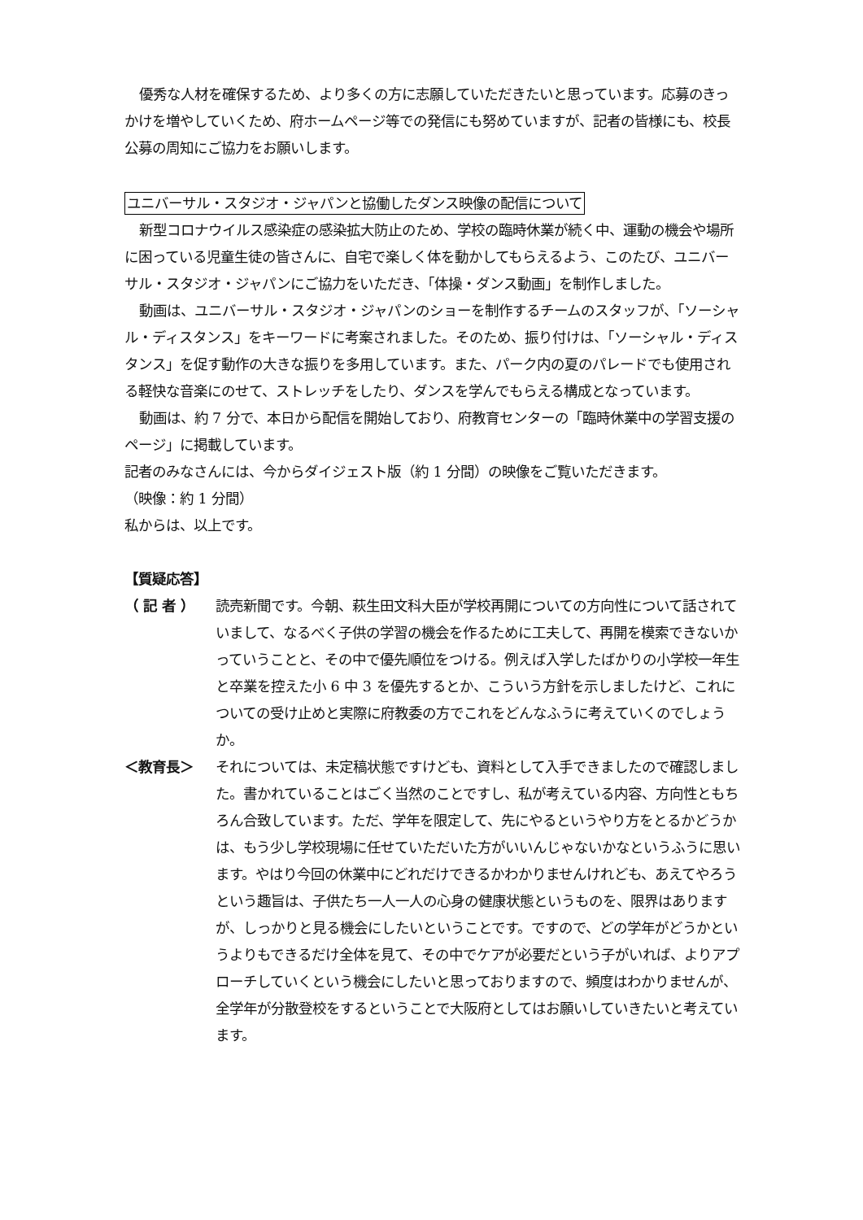優秀な人材を確保するため、より多くの方に志願していただきたいと思っています。応募のきっかけを増やしていくため、府ホームページ等での発信にも努めていますが、記者の皆様にも、校長公募の周知にご協力をお願いします。
ユニバーサル・スタジオ・ジャパンと協働したダンス映像の配信について
新型コロナウイルス感染症の感染拡大防止のため、学校の臨時休業が続く中、運動の機会や場所に困っている児童生徒の皆さんに、自宅で楽しく体を動かしてもらえるよう、このたび、ユニバーサル・スタジオ・ジャパンにご協力をいただき、「体操・ダンス動画」を制作しました。
動画は、ユニバーサル・スタジオ・ジャパンのショーを制作するチームのスタッフが、「ソーシャル・ディスタンス」をキーワードに考案されました。そのため、振り付けは、「ソーシャル・ディスタンス」を促す動作の大きな振りを多用しています。また、パーク内の夏のパレードでも使用される軽快な音楽にのせて、ストレッチをしたり、ダンスを学んでもらえる構成となっています。
動画は、約 7 分で、本日から配信を開始しており、府教育センターの「臨時休業中の学習支援のページ」に掲載しています。
記者のみなさんには、今からダイジェスト版（約 1 分間）の映像をご覧いただきます。
（映像：約 1 分間）
私からは、以上です。
【質疑応答】
（ 記 者 ） 読売新聞です。今朝、萩生田文科大臣が学校再開についての方向性について話されていまして、なるべく子供の学習の機会を作るために工夫して、再開を模索できないかっていうことと、その中で優先順位をつける。例えば入学したばかりの小学校一年生と卒業を控えた小 6 中 3 を優先するとか、こういう方針を示しましたけど、これについての受け止めと実際に府教委の方でこれをどんなふうに考えていくのでしょうか。
＜教育長＞ それについては、未定稿状態ですけども、資料として入手できましたので確認しました。書かれていることはごく当然のことですし、私が考えている内容、方向性ともちろん合致しています。ただ、学年を限定して、先にやるというやり方をとるかどうかは、もう少し学校現場に任せていただいた方がいいんじゃないかなというふうに思います。やはり今回の休業中にどれだけできるかわかりませんけれども、あえてやろうという趣旨は、子供たち一人一人の心身の健康状態というものを、限界はありますが、しっかりと見る機会にしたいということです。ですので、どの学年がどうかというよりもできるだけ全体を見て、その中でケアが必要だという子がいれば、よりアプローチしていくという機会にしたいと思っておりますので、頻度はわかりませんが、全学年が分散登校をするということで大阪府としてはお願いしていきたいと考えています。